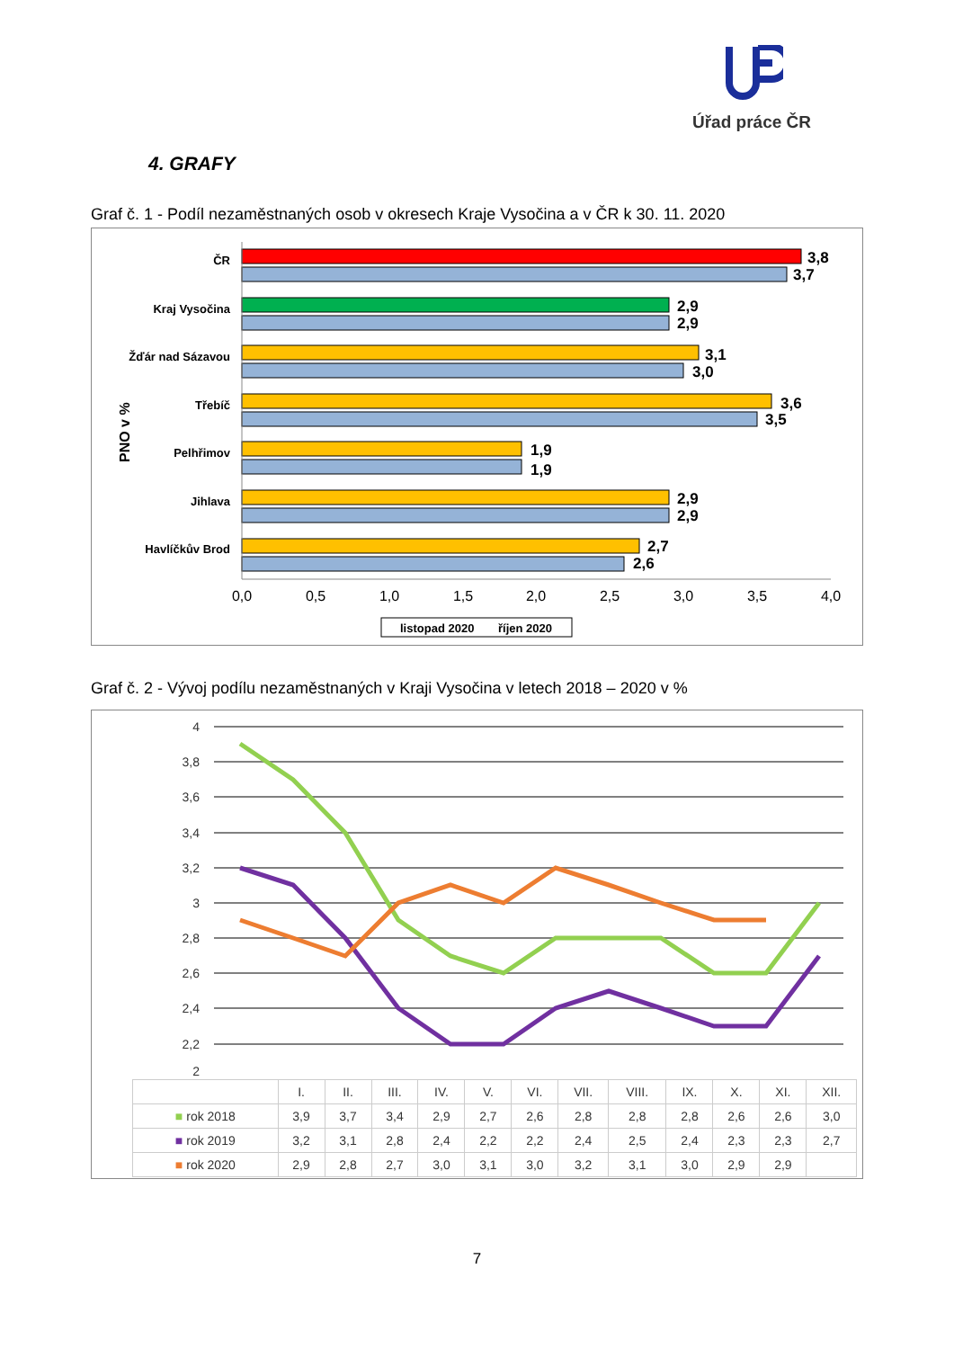Úřad práce ČR
4. GRAFY
Graf č. 1 - Podíl nezaměstnaných osob v okresech Kraje Vysočina a v ČR k 30. 11. 2020
PNO v %
3,8
3,7
2,9
2,9
3,1
3,0
3,6
3,5
1,9
1,9
2,9
2,9
2,7
2,6
ČR
Kraj Vysočina
Žďár nad Sázavou
Třebíč
Pelhřimov
Jihlava
Havlíčkův Brod
0,0
0,5
1,0
1,5
2,0
2,5
3,0
3,5
4,0
listopad 2020
říjen 2020
Graf č. 2 - Vývoj podílu nezaměstnaných v Kraji Vysočina v letech 2018 – 2020 v %
4
3,8
3,6
3,4
3,2
3
2,8
2,6
2,4
2,2
2
| | I. | II. | III. | IV. | V. | VI. | VII. | VIII. | IX. | X. | XI. | XII. |
| --- | --- | --- | --- | --- | --- | --- | --- | --- | --- | --- | --- | --- |
| ■ rok 2018 | 3,9 | 3,7 | 3,4 | 2,9 | 2,7 | 2,6 | 2,8 | 2,8 | 2,8 | 2,6 | 2,6 | 3,0 |
| ■ rok 2019 | 3,2 | 3,1 | 2,8 | 2,4 | 2,2 | 2,2 | 2,4 | 2,5 | 2,4 | 2,3 | 2,3 | 2,7 |
| ■ rok 2020 | 2,9 | 2,8 | 2,7 | 3,0 | 3,1 | 3,0 | 3,2 | 3,1 | 3,0 | 2,9 | 2,9 | |
7